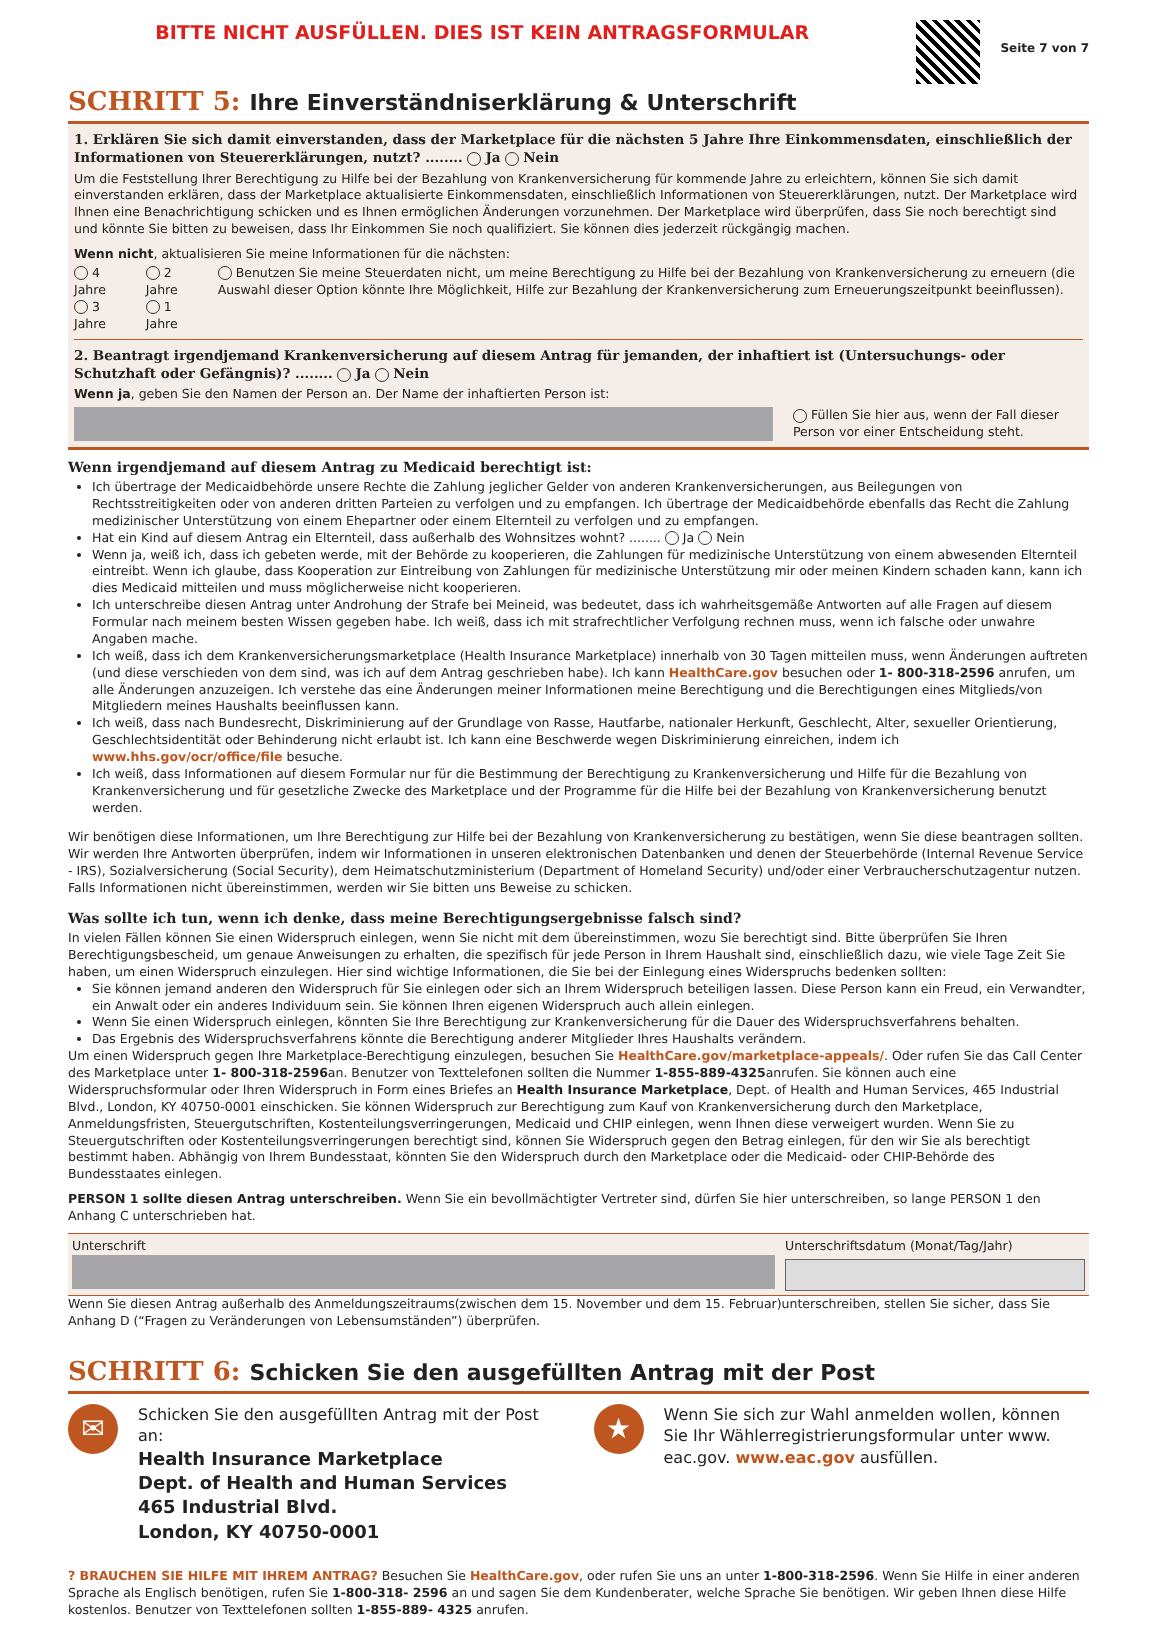BITTE NICHT AUSFÜLLEN. DIES IST KEIN ANTRAGSFORMULAR
Seite 7 von 7
SCHRITT 5: Ihre Einverständniserklärung & Unterschrift
1. Erklären Sie sich damit einverstanden, dass der Marketplace für die nächsten 5 Jahre Ihre Einkommensdaten, einschließlich der Informationen von Steuererklärungen, nutzt? ........ Ja Nein
Um die Feststellung Ihrer Berechtigung zu Hilfe bei der Bezahlung von Krankenversicherung für kommende Jahre zu erleichtern, können Sie sich damit einverstanden erklären, dass der Marketplace aktualisierte Einkommensdaten, einschließlich Informationen von Steuererklärungen, nutzt. Der Marketplace wird Ihnen eine Benachrichtigung schicken und es Ihnen ermöglichen Änderungen vorzunehmen. Der Marketplace wird überprüfen, dass Sie noch berechtigt sind und könnte Sie bitten zu beweisen, dass Ihr Einkommen Sie noch qualifiziert. Sie können dies jederzeit rückgängig machen.
Wenn nicht, aktualisieren Sie meine Informationen für die nächsten:
4 Jahre
3 Jahre
2 Jahre
1 Jahre
Benutzen Sie meine Steuerdaten nicht, um meine Berechtigung zu Hilfe bei der Bezahlung von Krankenversicherung zu erneuern (die Auswahl dieser Option könnte Ihre Möglichkeit, Hilfe zur Bezahlung der Krankenversicherung zum Erneuerungszeitpunkt beeinflussen).
2. Beantragt irgendjemand Krankenversicherung auf diesem Antrag für jemanden, der inhaftiert ist (Untersuchungs- oder Schutzhaft oder Gefängnis)? ........ Ja Nein
Wenn ja, geben Sie den Namen der Person an. Der Name der inhaftierten Person ist:
Füllen Sie hier aus, wenn der Fall dieser Person vor einer Entscheidung steht.
Wenn irgendjemand auf diesem Antrag zu Medicaid berechtigt ist:
Ich übertrage der Medicaidbehörde unsere Rechte die Zahlung jeglicher Gelder von anderen Krankenversicherungen, aus Beilegungen von Rechtsstreitigkeiten oder von anderen dritten Parteien zu verfolgen und zu empfangen. Ich übertrage der Medicaidbehörde ebenfalls das Recht die Zahlung medizinischer Unterstützung von einem Ehepartner oder einem Elternteil zu verfolgen und zu empfangen.
Hat ein Kind auf diesem Antrag ein Elternteil, dass außerhalb des Wohnsitzes wohnt? ........ Ja Nein
Wenn ja, weiß ich, dass ich gebeten werde, mit der Behörde zu kooperieren, die Zahlungen für medizinische Unterstützung von einem abwesenden Elternteil eintreibt. Wenn ich glaube, dass Kooperation zur Eintreibung von Zahlungen für medizinische Unterstützung mir oder meinen Kindern schaden kann, kann ich dies Medicaid mitteilen und muss möglicherweise nicht kooperieren.
Ich unterschreibe diesen Antrag unter Androhung der Strafe bei Meineid, was bedeutet, dass ich wahrheitsgemäße Antworten auf alle Fragen auf diesem Formular nach meinem besten Wissen gegeben habe. Ich weiß, dass ich mit strafrechtlicher Verfolgung rechnen muss, wenn ich falsche oder unwahre Angaben mache.
Ich weiß, dass ich dem Krankenversicherungsmarketplace (Health Insurance Marketplace) innerhalb von 30 Tagen mitteilen muss, wenn Änderungen auftreten (und diese verschieden von dem sind, was ich auf dem Antrag geschrieben habe). Ich kann HealthCare.gov besuchen oder 1- 800-318-2596 anrufen, um alle Änderungen anzuzeigen. Ich verstehe das eine Änderungen meiner Informationen meine Berechtigung und die Berechtigungen eines Mitglieds/von Mitgliedern meines Haushalts beeinflussen kann.
Ich weiß, dass nach Bundesrecht, Diskriminierung auf der Grundlage von Rasse, Hautfarbe, nationaler Herkunft, Geschlecht, Alter, sexueller Orientierung, Geschlechtsidentität oder Behinderung nicht erlaubt ist. Ich kann eine Beschwerde wegen Diskriminierung einreichen, indem ich www.hhs.gov/ocr/office/file besuche.
Ich weiß, dass Informationen auf diesem Formular nur für die Bestimmung der Berechtigung zu Krankenversicherung und Hilfe für die Bezahlung von Krankenversicherung und für gesetzliche Zwecke des Marketplace und der Programme für die Hilfe bei der Bezahlung von Krankenversicherung benutzt werden.
Wir benötigen diese Informationen, um Ihre Berechtigung zur Hilfe bei der Bezahlung von Krankenversicherung zu bestätigen, wenn Sie diese beantragen sollten. Wir werden Ihre Antworten überprüfen, indem wir Informationen in unseren elektronischen Datenbanken und denen der Steuerbehörde (Internal Revenue Service - IRS), Sozialversicherung (Social Security), dem Heimatschutzministerium (Department of Homeland Security) und/oder einer Verbraucherschutzagentur nutzen. Falls Informationen nicht übereinstimmen, werden wir Sie bitten uns Beweise zu schicken.
Was sollte ich tun, wenn ich denke, dass meine Berechtigungsergebnisse falsch sind?
In vielen Fällen können Sie einen Widerspruch einlegen, wenn Sie nicht mit dem übereinstimmen, wozu Sie berechtigt sind. Bitte überprüfen Sie Ihren Berechtigungsbescheid, um genaue Anweisungen zu erhalten, die spezifisch für jede Person in Ihrem Haushalt sind, einschließlich dazu, wie viele Tage Zeit Sie haben, um einen Widerspruch einzulegen. Hier sind wichtige Informationen, die Sie bei der Einlegung eines Widerspruchs bedenken sollten:
Sie können jemand anderen den Widerspruch für Sie einlegen oder sich an Ihrem Widerspruch beteiligen lassen. Diese Person kann ein Freud, ein Verwandter, ein Anwalt oder ein anderes Individuum sein. Sie können Ihren eigenen Widerspruch auch allein einlegen.
Wenn Sie einen Widerspruch einlegen, könnten Sie Ihre Berechtigung zur Krankenversicherung für die Dauer des Widerspruchsverfahrens behalten.
Das Ergebnis des Widerspruchsverfahrens könnte die Berechtigung anderer Mitglieder Ihres Haushalts verändern.
Um einen Widerspruch gegen Ihre Marketplace-Berechtigung einzulegen, besuchen Sie HealthCare.gov/marketplace-appeals/. Oder rufen Sie das Call Center des Marketplace unter 1- 800-318-2596an. Benutzer von Texttelefonen sollten die Nummer 1-855-889-4325anrufen. Sie können auch eine Widerspruchsformular oder Ihren Widerspruch in Form eines Briefes an Health Insurance Marketplace, Dept. of Health and Human Services, 465 Industrial Blvd., London, KY 40750-0001 einschicken. Sie können Widerspruch zur Berechtigung zum Kauf von Krankenversicherung durch den Marketplace, Anmeldungsfristen, Steuergutschriften, Kostenteilungsverringerungen, Medicaid und CHIP einlegen, wenn Ihnen diese verweigert wurden. Wenn Sie zu Steuergutschriften oder Kostenteilungsverringerungen berechtigt sind, können Sie Widerspruch gegen den Betrag einlegen, für den wir Sie als berechtigt bestimmt haben. Abhängig von Ihrem Bundesstaat, könnten Sie den Widerspruch durch den Marketplace oder die Medicaid- oder CHIP-Behörde des Bundesstaates einlegen.
PERSON 1 sollte diesen Antrag unterschreiben. Wenn Sie ein bevollmächtigter Vertreter sind, dürfen Sie hier unterschreiben, so lange PERSON 1 den Anhang C unterschrieben hat.
Unterschrift Unterschriftsdatum (Monat/Tag/Jahr)
Wenn Sie diesen Antrag außerhalb des Anmeldungszeitraums(zwischen dem 15. November und dem 15. Februar)unterschreiben, stellen Sie sicher, dass Sie Anhang D (“Fragen zu Veränderungen von Lebensumständen”) überprüfen.
SCHRITT 6: Schicken Sie den ausgefüllten Antrag mit der Post
✉
Schicken Sie den ausgefüllten Antrag mit der Post an:
Health Insurance Marketplace
Dept. of Health and Human Services
465 Industrial Blvd.
London, KY 40750-0001
★
Wenn Sie sich zur Wahl anmelden wollen, können Sie Ihr Wählerregistrierungsformular unter www. eac.gov. www.eac.gov ausfüllen.
? BRAUCHEN SIE HILFE MIT IHREM ANTRAG? Besuchen Sie HealthCare.gov, oder rufen Sie uns an unter 1-800-318-2596. Wenn Sie Hilfe in einer anderen Sprache als Englisch benötigen, rufen Sie 1-800-318- 2596 an und sagen Sie dem Kundenberater, welche Sprache Sie benötigen. Wir geben Ihnen diese Hilfe kostenlos. Benutzer von Texttelefonen sollten 1-855-889- 4325 anrufen.